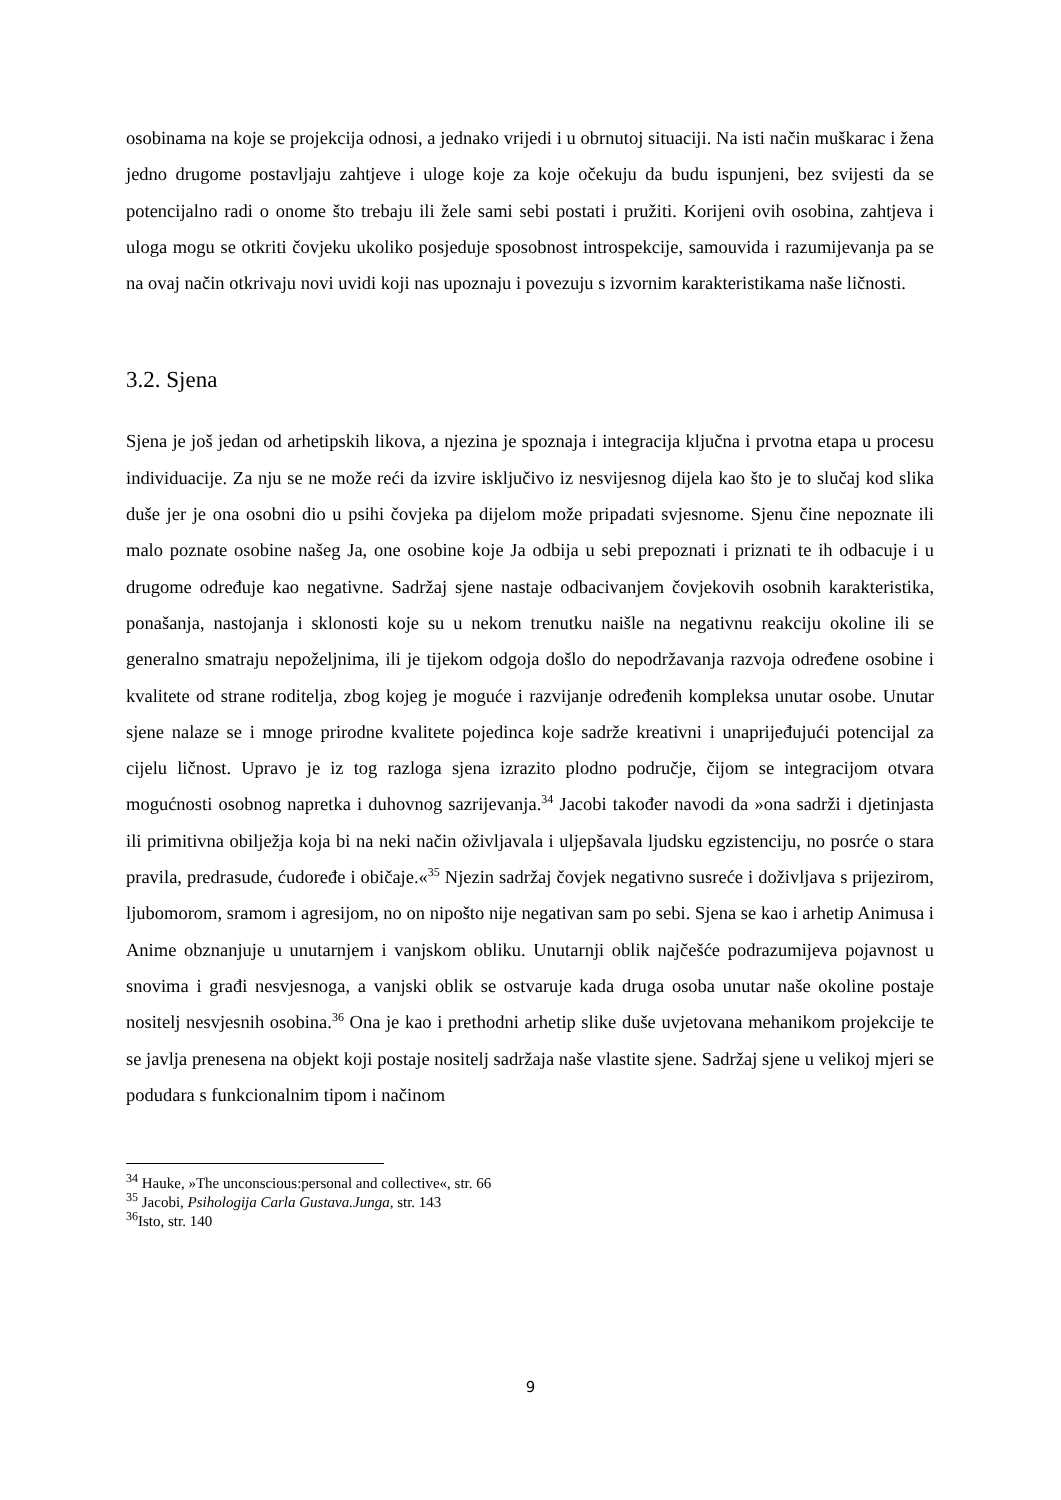osobinama na koje se projekcija odnosi, a jednako vrijedi i u obrnutoj situaciji. Na isti način muškarac i žena jedno drugome postavljaju zahtjeve i uloge koje za koje očekuju da budu ispunjeni, bez svijesti da se potencijalno radi o onome što trebaju ili žele sami sebi postati i pružiti. Korijeni ovih osobina, zahtjeva i uloga mogu se otkriti čovjeku ukoliko posjeduje sposobnost introspekcije, samouvida i razumijevanja pa se na ovaj način otkrivaju novi uvidi koji nas upoznaju i povezuju s izvornim karakteristikama naše ličnosti.
3.2. Sjena
Sjena je još jedan od arhetipskih likova, a njezina je spoznaja i integracija ključna i prvotna etapa u procesu individuacije. Za nju se ne može reći da izvire isključivo iz nesvijesnog dijela kao što je to slučaj kod slika duše jer je ona osobni dio u psihi čovjeka pa dijelom može pripadati svjesnome. Sjenu čine nepoznate ili malo poznate osobine našeg Ja, one osobine koje Ja odbija u sebi prepoznati i priznati te ih odbacuje i u drugome određuje kao negativne. Sadržaj sjene nastaje odbacivanjem čovjekovih osobnih karakteristika, ponašanja, nastojanja i sklonosti koje su u nekom trenutku naišle na negativnu reakciju okoline ili se generalno smatraju nepoželjnima, ili je tijekom odgoja došlo do nepodržavanja razvoja određene osobine i kvalitete od strane roditelja, zbog kojeg je moguće i razvijanje određenih kompleksa unutar osobe. Unutar sjene nalaze se i mnoge prirodne kvalitete pojedinca koje sadrže kreativni i unaprijeđujući potencijal za cijelu ličnost. Upravo je iz tog razloga sjena izrazito plodno područje, čijom se integracijom otvara mogućnosti osobnog napretka i duhovnog sazrijevanja.<sup>34</sup> Jacobi također navodi da »ona sadrži i djetinjasta ili primitivna obilježja koja bi na neki način oživljavala i uljepšavala ljudsku egzistenciju, no posrće o stara pravila, predrasude, ćudoređe i običaje.«<sup>35</sup> Njezin sadržaj čovjek negativno susreće i doživljava s prijezirom, ljubomorom, sramom i agresijom, no on nipošto nije negativan sam po sebi. Sjena se kao i arhetip Animusa i Anime obznanjuje u unutarnjem i vanjskom obliku. Unutarnji oblik najčešće podrazumijeva pojavnost u snovima i građi nesvjesnoga, a vanjski oblik se ostvaruje kada druga osoba unutar naše okoline postaje nositelj nesvjesnih osobina.<sup>36</sup> Ona je kao i prethodni arhetip slike duše uvjetovana mehanikom projekcije te se javlja prenesena na objekt koji postaje nositelj sadržaja naše vlastite sjene. Sadržaj sjene u velikoj mjeri se podudara s funkcionalnim tipom i načinom
<sup>34</sup> Hauke, »The unconscious:personal and collective«, str. 66
<sup>35</sup> Jacobi, Psihologija Carla Gustava.Junga, str. 143
<sup>36</sup> Isto, str. 140
9